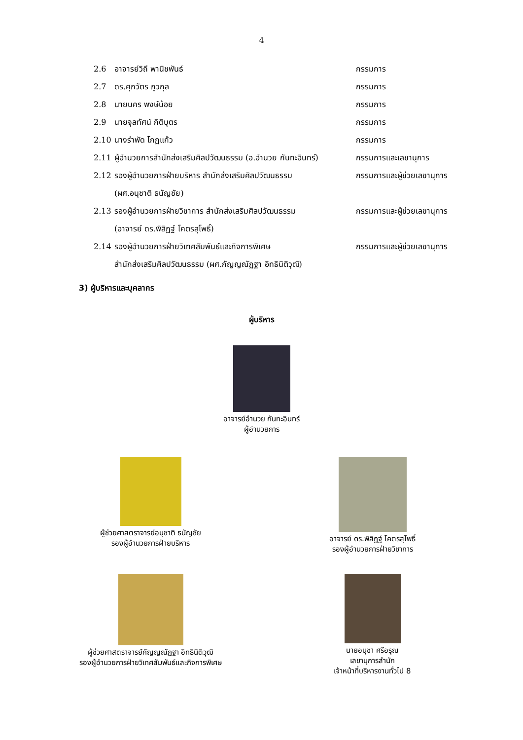4
2.6 อาจารย์วิถี พานิชพันธ์ กรรมการ
2.7 ดร.ศุภวัตร ภูวกุล กรรมการ
2.8 นายนคร พงษ์น้อย กรรมการ
2.9 นายจุลทัศน์ กิติบุตร กรรมการ
2.10 นางรำพัด โกฏแก้ว กรรมการ
2.11 ผู้อำนวยการสำนักส่งเสริมศิลปวัฒนธรรม (อ.อำนวย กันทะอินทร์) กรรมการและเลขานุการ
2.12 รองผู้อำนวยการฝ่ายบริหาร สำนักส่งเสริมศิลปวัฒนธรรม
(ผศ.อนุชาติ ธนัญชัย) กรรมการและผู้ช่วยเลขานุการ
2.13 รองผู้อำนวยการฝ่ายวิชาการ สำนักส่งเสริมศิลปวัฒนธรรม
(อาจารย์ ดร.พิสิฏฐ์ โคตรสุโพธิ์) กรรมการและผู้ช่วยเลขานุการ
2.14 รองผู้อำนวยการฝ่ายวิเทศสัมพันธ์และกิจการพิเศษ
สำนักส่งเสริมศิลปวัฒนธรรม (ผศ.กัญญณัฏฐา อิทธินิติวุฒิ) กรรมการและผู้ช่วยเลขานุการ
3) ผู้บริหารและบุคลากร
ผู้บริหาร
อาจารย์อำนวย กันทะอินทร์
ผู้อำนวยการ
ผู้ช่วยศาสตราจารย์อนุชาติ ธนัญชัย
รองผู้อำนวยการฝ่ายบริหาร
อาจารย์ ดร.พิสิฏฐ์ โคตรสุโพธิ์
รองผู้อำนวยการฝ่ายวิชาการ
ผู้ช่วยศาสตราจารย์กัญญณัฏฐา อิทธินิติวุฒิ
รองผู้อำนวยการฝ่ายวิเทศสัมพันธ์และกิจการพิเศษ
นายอนุชา ศรีอรุณ
เลขานุการสำนัก
เจ้าหน้าที่บริหารงานทั่วไป 8